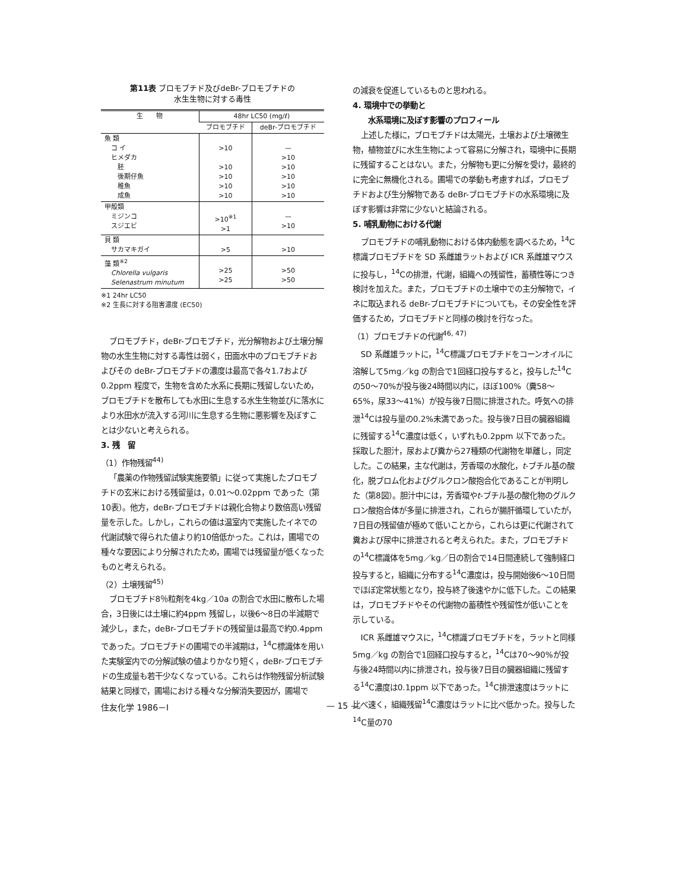第11表 ブロモブチド及びdeBr-ブロモブチドの
水生生物に対する毒性
| 生 物 | 48hr LC50 (mg/ℓ) | |
| --- | --- | --- |
| | ブロモブチド | deBr-ブロモブチド |
| 魚 類 コ イ ヒメダカ 胚 後期仔魚 稚魚 成魚 | >10 >10 >10 >10 >10 | — >10 >10 >10 >10 >10 |
| 甲殻類 ミジンコ スジエビ | >10<sup>※1</sup> >1 | — >10 |
| 貝 類 サカマキガイ | >5 | >10 |
| 藻 類<sup>※2</sup> Chlorella vulgaris Selenastrum minutum | >25 >25 | >50 >50 |
※1 24hr LC50
※2 生長に対する阻害濃度 (EC50)
ブロモブチド，deBr-ブロモブチド，光分解物および土壌分解物の水生生物に対する毒性は弱く，田面水中のブロモブチドおよびその deBr-ブロモブチドの濃度は最高で各々1.7および0.2ppm 程度で，生物を含めた水系に長期に残留しないため，ブロモブチドを散布しても水田に生息する水生生物並びに落水により水田水が流入する河川に生息する生物に悪影響を及ぼすことは少ないと考えられる。
3. 残　留
（1）作物残留<sup>44)</sup>
「農薬の作物残留試験実施要領」に従って実施したブロモブチドの玄米における残留量は，0.01〜0.02ppm であった（第10表）。他方，deBr-ブロモブチドは親化合物より数倍高い残留量を示した。しかし，これらの値は温室内で実施したイネでの代謝試験で得られた値より約10倍低かった。これは，圃場での種々な要因により分解されたため，圃場では残留量が低くなったものと考えられる。
（2）土壌残留<sup>45)</sup>
ブロモブチド8％粒剤を4kg／10a の割合で水田に散布した場合，3日後には土壌に約4ppm 残留し，以後6〜8日の半減期で減少し，また，deBr-ブロモブチドの残留量は最高で約0.4ppmであった。ブロモブチドの圃場での半減期は，<sup>14</sup>C標識体を用いた実験室内での分解試験の値よりかなり短く，deBr-ブロモブチドの生成量も若干少なくなっている。これらは作物残留分析試験結果と同様で，圃場における種々な分解消失要因が，圃場で
の減衰を促進しているものと思われる。
4. 環境中での挙動と
　　水系環境に及ぼす影響のプロフィール
上述した様に，ブロモブチドは太陽光，土壌および土壌微生物，植物並びに水生生物によって容易に分解され，環境中に長期に残留することはない。また，分解物も更に分解を受け，最終的に完全に無機化される。圃場での挙動も考慮すれば，ブロモブチドおよび生分解物である deBr-ブロモブチドの水系環境に及ぼす影響は非常に少ないと結論される。
5. 哺乳動物における代謝
ブロモブチドの哺乳動物における体内動態を調べるため，<sup>14</sup>C標識ブロモブチドを SD 系雌雄ラットおよび ICR 系雌雄マウスに投与し，<sup>14</sup>Cの排泄，代謝，組織への残留性，蓄積性等につき検討を加えた。また，ブロモブチドの土壌中での主分解物で，イネに取込まれる deBr-ブロモブチドについても，その安全性を評価するため，ブロモブチドと同様の検討を行なった。
（1）ブロモブチドの代謝<sup>46, 47)</sup>
SD 系雌雄ラットに，<sup>14</sup>C標識ブロモブチドをコーンオイルに溶解して5mg／kg の割合で1回経口投与すると，投与した<sup>14</sup>Cの50〜70%が投与後24時間以内に，ほぼ100%（糞58〜65%，尿33〜41%）が投与後7日間に排泄された。呼気への排泄<sup>14</sup>Cは投与量の0.2%未満であった。投与後7日目の臓器組織に残留する<sup>14</sup>C濃度は低く，いずれも0.2ppm 以下であった。採取した胆汁，尿および糞から27種類の代謝物を単離し，同定した。この結果，主な代謝は，芳香環の水酸化，t-ブチル基の酸化，脱ブロム化およびグルクロン酸抱合化であることが判明した（第8図）。胆汁中には，芳香環やt-ブチル基の酸化物のグルクロン酸抱合体が多量に排泄され，これらが腸肝循環していたが，7日目の残留値が極めて低いことから，これらは更に代謝されて糞および尿中に排泄されると考えられた。また，ブロモブチドの<sup>14</sup>C標識体を5mg／kg／日の割合で14日間連続して強制経口投与すると，組織に分布する<sup>14</sup>C濃度は，投与開始後6〜10日間でほぼ定常状態となり，投与終了後速やかに低下した。この結果は，ブロモブチドやその代謝物の蓄積性や残留性が低いことを示している。
ICR 系雌雄マウスに，<sup>14</sup>C標識ブロモブチドを，ラットと同様5mg／kg の割合で1回経口投与すると，<sup>14</sup>Cは70〜90%が投与後24時間以内に排泄され，投与後7日目の臓器組織に残留する<sup>14</sup>C濃度は0.1ppm 以下であった。<sup>14</sup>C排泄速度はラットに比べ速く，組織残留<sup>14</sup>C濃度はラットに比べ低かった。投与した<sup>14</sup>C量の70
住友化学 1986－Ⅰ — 15 —